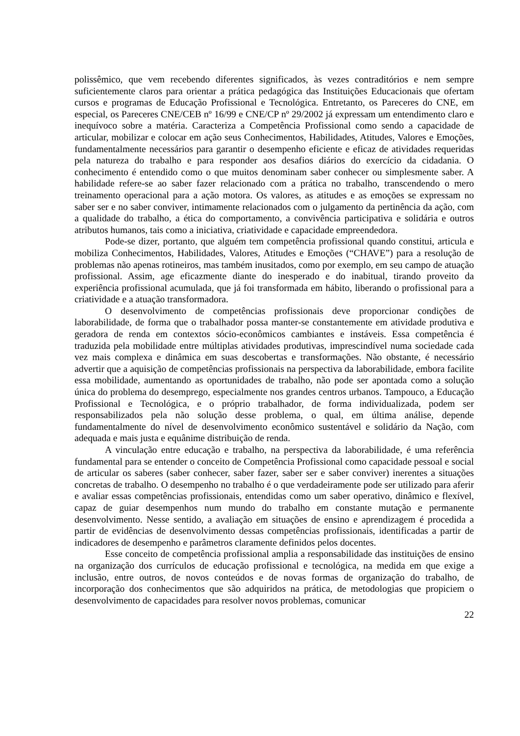polissêmico, que vem recebendo diferentes significados, às vezes contraditórios e nem sempre suficientemente claros para orientar a prática pedagógica das Instituições Educacionais que ofertam cursos e programas de Educação Profissional e Tecnológica. Entretanto, os Pareceres do CNE, em especial, os Pareceres CNE/CEB nº 16/99 e CNE/CP nº 29/2002 já expressam um entendimento claro e inequívoco sobre a matéria. Caracteriza a Competência Profissional como sendo a capacidade de articular, mobilizar e colocar em ação seus Conhecimentos, Habilidades, Atitudes, Valores e Emoções, fundamentalmente necessários para garantir o desempenho eficiente e eficaz de atividades requeridas pela natureza do trabalho e para responder aos desafios diários do exercício da cidadania. O conhecimento é entendido como o que muitos denominam saber conhecer ou simplesmente saber. A habilidade refere-se ao saber fazer relacionado com a prática no trabalho, transcendendo o mero treinamento operacional para a ação motora. Os valores, as atitudes e as emoções se expressam no saber ser e no saber conviver, intimamente relacionados com o julgamento da pertinência da ação, com a qualidade do trabalho, a ética do comportamento, a convivência participativa e solidária e outros atributos humanos, tais como a iniciativa, criatividade e capacidade empreendedora.
Pode-se dizer, portanto, que alguém tem competência profissional quando constitui, articula e mobiliza Conhecimentos, Habilidades, Valores, Atitudes e Emoções (“CHAVE”) para a resolução de problemas não apenas rotineiros, mas também inusitados, como por exemplo, em seu campo de atuação profissional. Assim, age eficazmente diante do inesperado e do inabitual, tirando proveito da experiência profissional acumulada, que já foi transformada em hábito, liberando o profissional para a criatividade e a atuação transformadora.
O desenvolvimento de competências profissionais deve proporcionar condições de laborabilidade, de forma que o trabalhador possa manter-se constantemente em atividade produtiva e geradora de renda em contextos sócio-econômicos cambiantes e instáveis. Essa competência é traduzida pela mobilidade entre múltiplas atividades produtivas, imprescindível numa sociedade cada vez mais complexa e dinâmica em suas descobertas e transformações. Não obstante, é necessário advertir que a aquisição de competências profissionais na perspectiva da laborabilidade, embora facilite essa mobilidade, aumentando as oportunidades de trabalho, não pode ser apontada como a solução única do problema do desemprego, especialmente nos grandes centros urbanos. Tampouco, a Educação Profissional e Tecnológica, e o próprio trabalhador, de forma individualizada, podem ser responsabilizados pela não solução desse problema, o qual, em última análise, depende fundamentalmente do nível de desenvolvimento econômico sustentável e solidário da Nação, com adequada e mais justa e equânime distribuição de renda.
A vinculação entre educação e trabalho, na perspectiva da laborabilidade, é uma referência fundamental para se entender o conceito de Competência Profissional como capacidade pessoal e social de articular os saberes (saber conhecer, saber fazer, saber ser e saber conviver) inerentes a situações concretas de trabalho. O desempenho no trabalho é o que verdadeiramente pode ser utilizado para aferir e avaliar essas competências profissionais, entendidas como um saber operativo, dinâmico e flexível, capaz de guiar desempenhos num mundo do trabalho em constante mutação e permanente desenvolvimento. Nesse sentido, a avaliação em situações de ensino e aprendizagem é procedida a partir de evidências de desenvolvimento dessas competências profissionais, identificadas a partir de indicadores de desempenho e parâmetros claramente definidos pelos docentes.
Esse conceito de competência profissional amplia a responsabilidade das instituições de ensino na organização dos currículos de educação profissional e tecnológica, na medida em que exige a inclusão, entre outros, de novos conteúdos e de novas formas de organização do trabalho, de incorporação dos conhecimentos que são adquiridos na prática, de metodologias que propiciem o desenvolvimento de capacidades para resolver novos problemas, comunicar
22